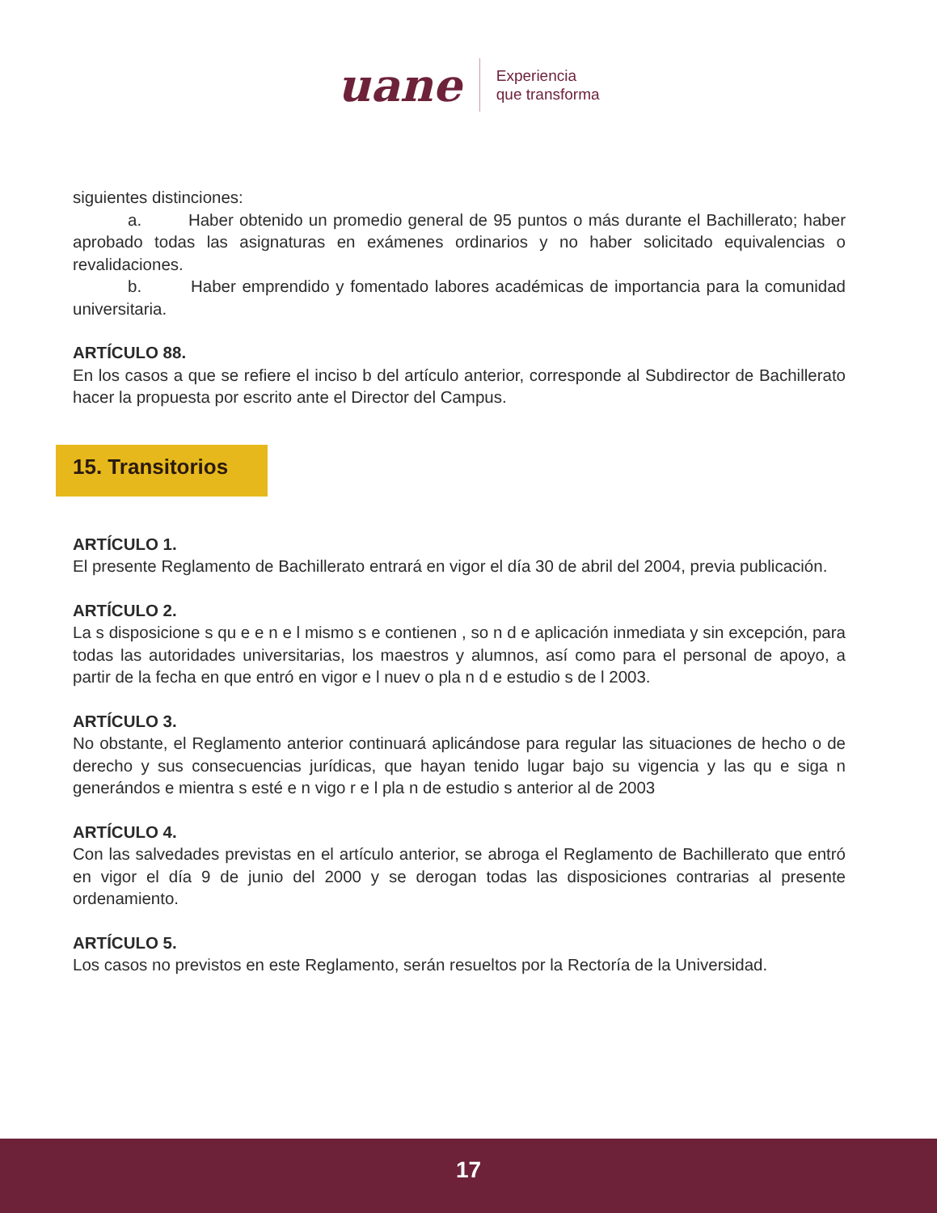uane
Experiencia
que transforma
siguientes distinciones:
a. Haber obtenido un promedio general de 95 puntos o más durante el Bachillerato; haber aprobado todas las asignaturas en exámenes ordinarios y no haber solicitado equivalencias o revalidaciones.
b. Haber emprendido y fomentado labores académicas de importancia para la comunidad universitaria.
ARTÍCULO 88.
En los casos a que se refiere el inciso b del artículo anterior, corresponde al Subdirector de Bachillerato hacer la propuesta por escrito ante el Director del Campus.
15. Transitorios
ARTÍCULO 1.
El presente Reglamento de Bachillerato entrará en vigor el día 30 de abril del 2004, previa publicación.
ARTÍCULO 2.
La s disposicione s qu e e n e l mismo s e contienen , so n d e aplicación inmediata y sin excepción, para todas las autoridades universitarias, los maestros y alumnos, así como para el personal de apoyo, a partir de la fecha en que entró en vigor e l nuev o pla n d e estudio s de l 2003.
ARTÍCULO 3.
No obstante, el Reglamento anterior continuará aplicándose para regular las situaciones de hecho o de derecho y sus consecuencias jurídicas, que hayan tenido lugar bajo su vigencia y las qu e siga n generándos e mientra s esté e n vigo r e l pla n de estudio s anterior al de 2003
ARTÍCULO 4.
Con las salvedades previstas en el artículo anterior, se abroga el Reglamento de Bachillerato que entró en vigor el día 9 de junio del 2000 y se derogan todas las disposiciones contrarias al presente ordenamiento.
ARTÍCULO 5.
Los casos no previstos en este Reglamento, serán resueltos por la Rectoría de la Universidad.
17